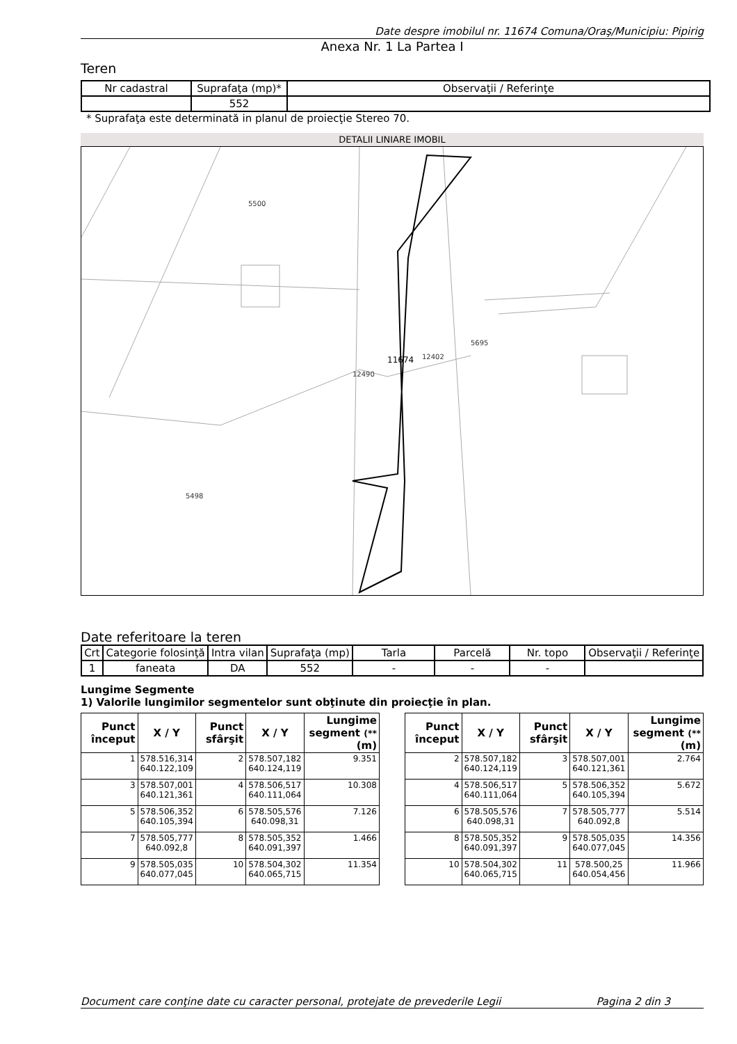Date despre imobilul nr. 11674 Comuna/Oraş/Municipiu: Pipirig
Anexa Nr. 1 La Partea I
Teren
| Nr cadastral | Suprafaţa (mp)* | Observaţii / Referinţe |
| --- | --- | --- |
| | 552 | |
* Suprafaţa este determinată in planul de proiecţie Stereo 70.
DETALII LINIARE IMOBIL
11674
12490
12402
5695
5498
5500
Date referitoare la teren
| Crt | Categorie folosinţă | Intra vilan | Suprafaţa (mp) | Tarla | Parcelă | Nr. topo | Observaţii / Referinţe |
| --- | --- | --- | --- | --- | --- | --- | --- |
| 1 | faneata | DA | 552 | - | - | - | |
Lungime Segmente
1) Valorile lungimilor segmentelor sunt obţinute din proiecţie în plan.
| Punct început | X / Y | Punct sfârşit | X / Y | Lungime segment (** (m) |
| --- | --- | --- | --- | --- |
| 1 | 578.516,314 640.122,109 | 2 | 578.507,182 640.124,119 | 9.351 |
| 3 | 578.507,001 640.121,361 | 4 | 578.506,517 640.111,064 | 10.308 |
| 5 | 578.506,352 640.105,394 | 6 | 578.505,576 640.098,31 | 7.126 |
| 7 | 578.505,777 640.092,8 | 8 | 578.505,352 640.091,397 | 1.466 |
| 9 | 578.505,035 640.077,045 | 10 | 578.504,302 640.065,715 | 11.354 |
| Punct început | X / Y | Punct sfârşit | X / Y | Lungime segment (** (m) |
| --- | --- | --- | --- | --- |
| 2 | 578.507,182 640.124,119 | 3 | 578.507,001 640.121,361 | 2.764 |
| 4 | 578.506,517 640.111,064 | 5 | 578.506,352 640.105,394 | 5.672 |
| 6 | 578.505,576 640.098,31 | 7 | 578.505,777 640.092,8 | 5.514 |
| 8 | 578.505,352 640.091,397 | 9 | 578.505,035 640.077,045 | 14.356 |
| 10 | 578.504,302 640.065,715 | 11 | 578.500,25 640.054,456 | 11.966 |
Document care conţine date cu caracter personal, protejate de prevederile Legii Pagina 2 din 3